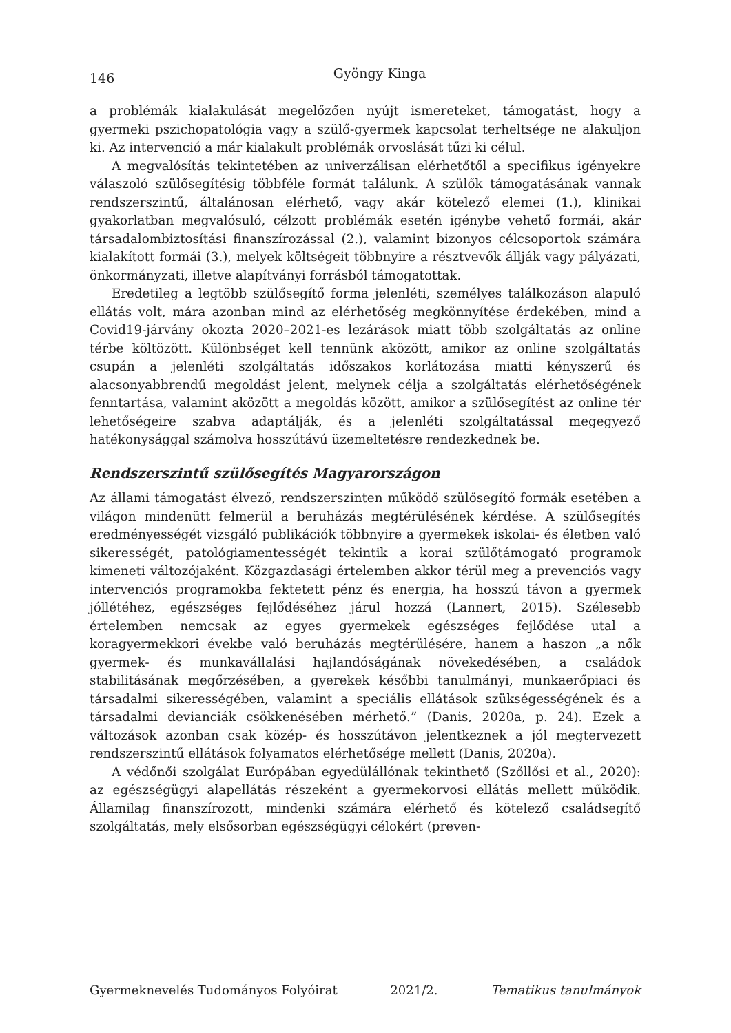146 Gyöngy Kinga
a problémák kialakulását megelőzően nyújt ismereteket, támogatást, hogy a gyermeki pszichopatológia vagy a szülő-gyermek kapcsolat terheltsége ne alakuljon ki. Az intervenció a már kialakult problémák orvoslását tűzi ki célul.
A megvalósítás tekintetében az univerzálisan elérhetőtől a specifikus igényekre válaszoló szülősegítésig többféle formát találunk. A szülők támogatásának vannak rendszerszintű, általánosan elérhető, vagy akár kötelező elemei (1.), klinikai gyakorlatban megvalósuló, célzott problémák esetén igénybe vehető formái, akár társadalombiztosítási finanszírozással (2.), valamint bizonyos célcsoportok számára kialakított formái (3.), melyek költségeit többnyire a résztvevők állják vagy pályázati, önkormányzati, illetve alapítványi forrásból támogatottak.
Eredetileg a legtöbb szülősegítő forma jelenléti, személyes találkozáson alapuló ellátás volt, mára azonban mind az elérhetőség megkönnyítése érdekében, mind a Covid19-járvány okozta 2020–2021-es lezárások miatt több szolgáltatás az online térbe költözött. Különbséget kell tennünk aközött, amikor az online szolgáltatás csupán a jelenléti szolgáltatás időszakos korlátozása miatti kényszerű és alacsonyabbrendű megoldást jelent, melynek célja a szolgáltatás elérhetőségének fenntartása, valamint aközött a megoldás között, amikor a szülősegítést az online tér lehetőségeire szabva adaptálják, és a jelenléti szolgáltatással megegyező hatékonysággal számolva hosszútávú üzemeltetésre rendezkednek be.
Rendszerszintű szülősegítés Magyarországon
Az állami támogatást élvező, rendszerszinten működő szülősegítő formák esetében a világon mindenütt felmerül a beruházás megtérülésének kérdése. A szülősegítés eredményességét vizsgáló publikációk többnyire a gyermekek iskolai- és életben való sikerességét, patológiamentességét tekintik a korai szülőtámogató programok kimeneti változójaként. Közgazdasági értelemben akkor térül meg a prevenciós vagy intervenciós programokba fektetett pénz és energia, ha hosszú távon a gyermek jóllétéhez, egészséges fejlődéséhez járul hozzá (Lannert, 2015). Szélesebb értelemben nemcsak az egyes gyermekek egészséges fejlődése utal a koragyermekkori évekbe való beruházás megtérülésére, hanem a haszon „a nők gyermek- és munkavállalási hajlandóságának növekedésében, a családok stabilitásának megőrzésében, a gyerekek későbbi tanulmányi, munkaerőpiaci és társadalmi sikerességében, valamint a speciális ellátások szükségességének és a társadalmi devianciák csökkenésében mérhető.” (Danis, 2020a, p. 24). Ezek a változások azonban csak közép- és hosszútávon jelentkeznek a jól megtervezett rendszerszintű ellátások folyamatos elérhetősége mellett (Danis, 2020a).
A védőnői szolgálat Európában egyedülállónak tekinthető (Szőllősi et al., 2020): az egészségügyi alapellátás részeként a gyermekorvosi ellátás mellett működik. Államilag finanszírozott, mindenki számára elérhető és kötelező családsegítő szolgáltatás, mely elsősorban egészségügyi célokért (preven-
Gyermeknevelés Tudományos Folyóirat 2021/2. Tematikus tanulmányok